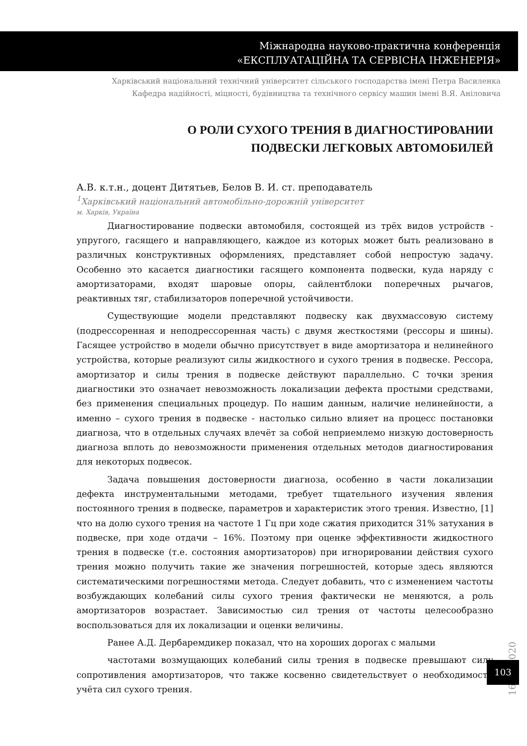Міжнародна науково-практична конференція
«ЕКСПЛУАТАЦІЙНА ТА СЕРВІСНА ІНЖЕНЕРІЯ»
Харківський національний технічний університет сільського господарства імені Петра Василенка
Кафедра надійності, міцності, будівництва та технічного сервісу машин імені В.Я. Аніловича
О РОЛИ СУХОГО ТРЕНИЯ В ДИАГНОСТИРОВАНИИ
ПОДВЕСКИ ЛЕГКОВЫХ АВТОМОБИЛЕЙ
А.В. к.т.н., доцент Дитятьев, Белов В. И. ст. преподаватель
<sup>1</sup> Харківський національний автомобільно-дорожній університет
м. Харків, Україна
Диагностирование подвески автомобиля, состоящей из трёх видов устройств - упругого, гасящего и направляющего, каждое из которых может быть реализовано в различных конструктивных оформлениях, представляет собой непростую задачу. Особенно это касается диагностики гасящего компонента подвески, куда наряду с амортизаторами, входят шаровые опоры, сайлентблоки поперечных рычагов, реактивных тяг, стабилизаторов поперечной устойчивости.
Существующие модели представляют подвеску как двухмассовую систему (подрессоренная и неподрессоренная часть) с двумя жесткостями (рессоры и шины). Гасящее устройство в модели обычно присутствует в виде амортизатора и нелинейного устройства, которые реализуют силы жидкостного и сухого трения в подвеске. Рессора, амортизатор и силы трения в подвеске действуют параллельно. С точки зрения диагностики это означает невозможность локализации дефекта простыми средствами, без применения специальных процедур. По нашим данным, наличие нелинейности, а именно – сухого трения в подвеске - настолько сильно влияет на процесс постановки диагноза, что в отдельных случаях влечёт за собой неприемлемо низкую достоверность диагноза вплоть до невозможности применения отдельных методов диагностирования для некоторых подвесок.
Задача повышения достоверности диагноза, особенно в части локализации дефекта инструментальными методами, требует тщательного изучения явления постоянного трения в подвеске, параметров и характеристик этого трения. Известно, [1] что на долю сухого трения на частоте 1 Гц при ходе сжатия приходится 31% затухания в подвеске, при ходе отдачи – 16%. Поэтому при оценке эффективности жидкостного трения в подвеске (т.е. состояния амортизаторов) при игнорировании действия сухого трения можно получить такие же значения погрешностей, которые здесь являются систематическими погрешностями метода. Следует добавить, что с изменением частоты возбуждающих колебаний силы сухого трения фактически не меняются, а роль амортизаторов возрастает. Зависимостью сил трения от частоты целесообразно воспользоваться для их локализации и оценки величины.
Ранее А.Д. Дербаремдикер показал, что на хороших дорогах с малыми
частотами возмущающих колебаний силы трения в подвеске превышают силу сопротивления амортизаторов, что также косвенно свидетельствует о необходимости учёта сил сухого трения.
16.10.2020
103